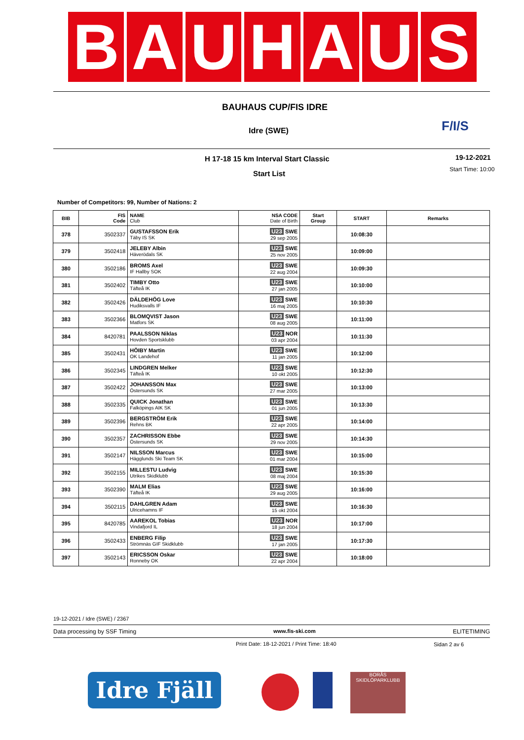B A U H A U S
BAUHAUS CUP/FIS IDRE
Idre (SWE) F/I/S
H 17-18 15 km Interval Start Classic
19-12-2021
Start List Start Time: 10:00
Number of Competitors: 99, Number of Nations: 2
| BIB | FIS Code | NAME Club | NSA CODE Date of Birth | Start Group | START | Remarks |
| --- | --- | --- | --- | --- | --- | --- |
| 378 | 3502337 | GUSTAFSSON Erik Täby IS SK | U23 SWE 29 sep 2005 | | 10:08:30 | |
| 379 | 3502418 | JELEBY Albin Häverödals SK | U23 SWE 25 nov 2005 | | 10:09:00 | |
| 380 | 3502186 | BROMS Axel IF Hallby SOK | U23 SWE 22 aug 2004 | | 10:09:30 | |
| 381 | 3502402 | TIMBY Otto Täfteå IK | U23 SWE 27 jan 2005 | | 10:10:00 | |
| 382 | 3502426 | DÄLDEHÖG Love Hudiksvalls IF | U23 SWE 16 maj 2005 | | 10:10:30 | |
| 383 | 3502366 | BLOMQVIST Jason Matfors SK | U23 SWE 08 aug 2005 | | 10:11:00 | |
| 384 | 8420781 | PAALSSON Niklas Hovden Sportsklubb | U23 NOR 03 apr 2004 | | 10:11:30 | |
| 385 | 3502431 | HÖIBY Martin OK Landehof | U23 SWE 11 jan 2005 | | 10:12:00 | |
| 386 | 3502345 | LINDGREN Melker Täfteå IK | U23 SWE 10 okt 2005 | | 10:12:30 | |
| 387 | 3502422 | JOHANSSON Max Östersunds SK | U23 SWE 27 mar 2005 | | 10:13:00 | |
| 388 | 3502335 | QUICK Jonathan Falköpings AIK SK | U23 SWE 01 jun 2005 | | 10:13:30 | |
| 389 | 3502396 | BERGSTRÖM Erik Rehns BK | U23 SWE 22 apr 2005 | | 10:14:00 | |
| 390 | 3502357 | ZACHRISSON Ebbe Östersunds SK | U23 SWE 29 nov 2005 | | 10:14:30 | |
| 391 | 3502147 | NILSSON Marcus Hägglunds Ski Team SK | U23 SWE 01 mar 2004 | | 10:15:00 | |
| 392 | 3502155 | MILLESTU Ludvig Utrikes Skidklubb | U23 SWE 08 maj 2004 | | 10:15:30 | |
| 393 | 3502390 | MALM Elias Täfteå IK | U23 SWE 29 aug 2005 | | 10:16:00 | |
| 394 | 3502115 | DAHLGREN Adam Ulricehamns IF | U23 SWE 15 okt 2004 | | 10:16:30 | |
| 395 | 8420785 | AAREKOL Tobias Vindafjord IL | U23 NOR 18 jun 2004 | | 10:17:00 | |
| 396 | 3502433 | ENBERG Filip Strömnäs GIF Skidklubb | U23 SWE 17 jan 2005 | | 10:17:30 | |
| 397 | 3502143 | ERICSSON Oskar Ronneby OK | U23 SWE 22 apr 2004 | | 10:18:00 | |
19-12-2021 / Idre (SWE) / 2367
Data processing by SSF Timing www.fis-ski.com ELITETIMING
Print Date: 18-12-2021 / Print Time: 18:40
Sidan 2 av 6
Idre Fjäll
BORÅS
SKIDLÖPARKLUBB